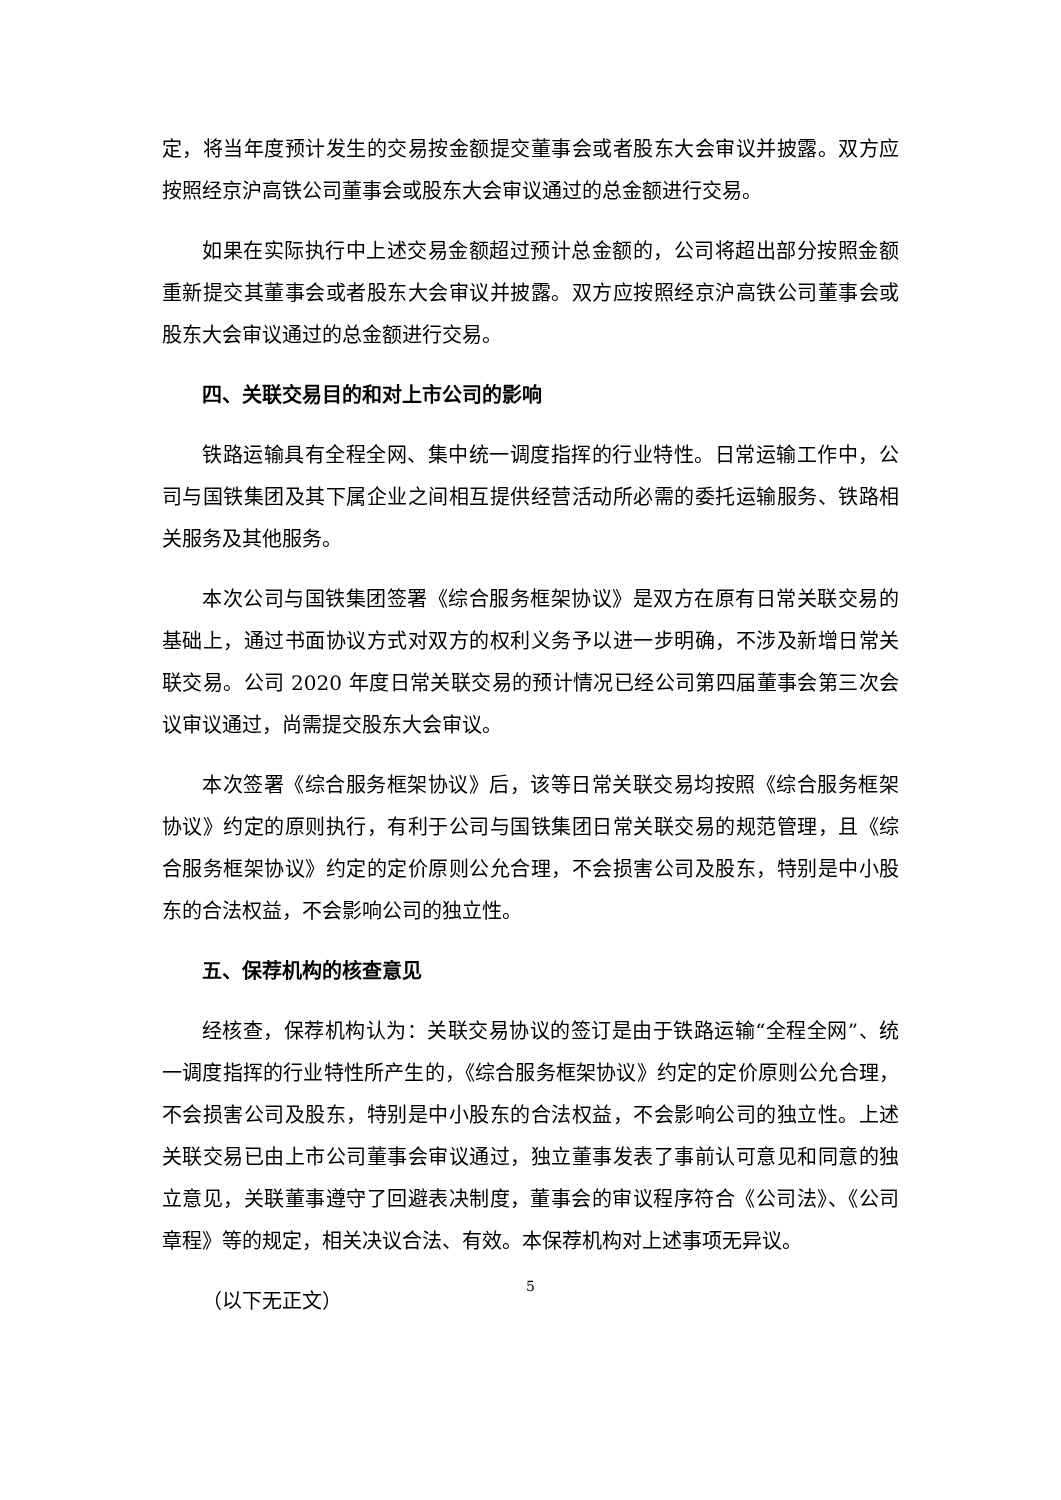定，将当年度预计发生的交易按金额提交董事会或者股东大会审议并披露。双方应按照经京沪高铁公司董事会或股东大会审议通过的总金额进行交易。
如果在实际执行中上述交易金额超过预计总金额的，公司将超出部分按照金额重新提交其董事会或者股东大会审议并披露。双方应按照经京沪高铁公司董事会或股东大会审议通过的总金额进行交易。
四、关联交易目的和对上市公司的影响
铁路运输具有全程全网、集中统一调度指挥的行业特性。日常运输工作中，公司与国铁集团及其下属企业之间相互提供经营活动所必需的委托运输服务、铁路相关服务及其他服务。
本次公司与国铁集团签署《综合服务框架协议》是双方在原有日常关联交易的基础上，通过书面协议方式对双方的权利义务予以进一步明确，不涉及新增日常关联交易。公司 2020 年度日常关联交易的预计情况已经公司第四届董事会第三次会议审议通过，尚需提交股东大会审议。
本次签署《综合服务框架协议》后，该等日常关联交易均按照《综合服务框架协议》约定的原则执行，有利于公司与国铁集团日常关联交易的规范管理，且《综合服务框架协议》约定的定价原则公允合理，不会损害公司及股东，特别是中小股东的合法权益，不会影响公司的独立性。
五、保荐机构的核查意见
经核查，保荐机构认为：关联交易协议的签订是由于铁路运输“全程全网”、统一调度指挥的行业特性所产生的，《综合服务框架协议》约定的定价原则公允合理，不会损害公司及股东，特别是中小股东的合法权益，不会影响公司的独立性。上述关联交易已由上市公司董事会审议通过，独立董事发表了事前认可意见和同意的独立意见，关联董事遵守了回避表决制度，董事会的审议程序符合《公司法》、《公司章程》等的规定，相关决议合法、有效。本保荐机构对上述事项无异议。
（以下无正文）
5